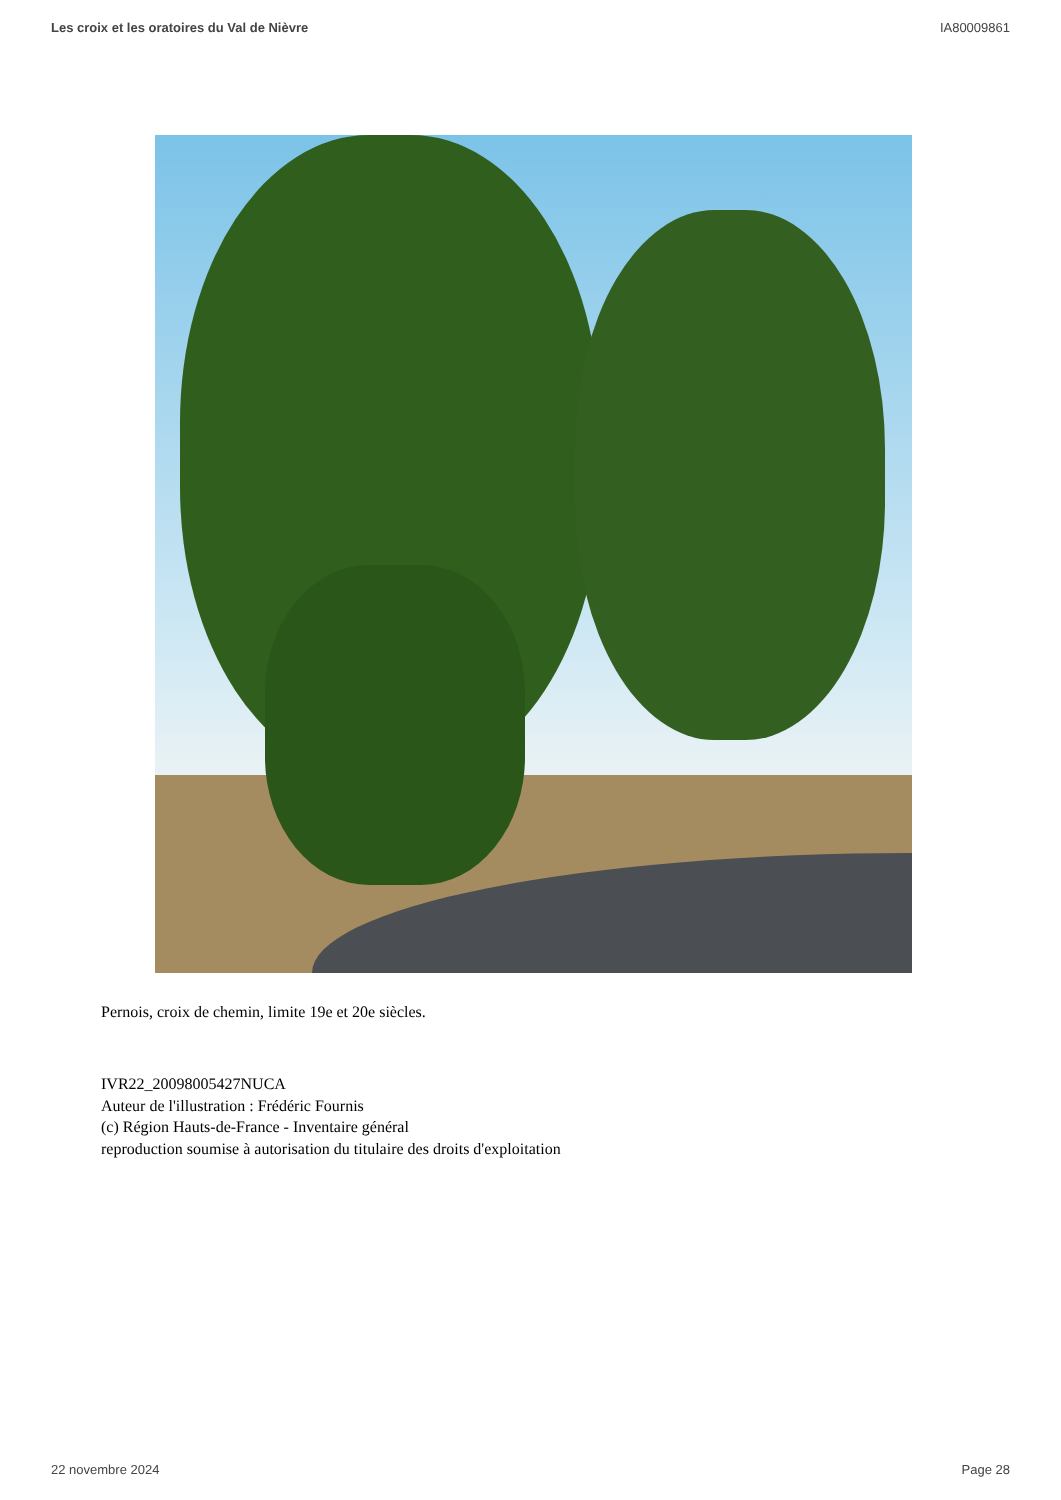Les croix et les oratoires du Val de Nièvre IA80009861
Pernois, croix de chemin, limite 19e et 20e siècles.
IVR22_20098005427NUCA
Auteur de l'illustration : Frédéric Fournis
(c) Région Hauts-de-France - Inventaire général
reproduction soumise à autorisation du titulaire des droits d'exploitation
22 novembre 2024 Page 28